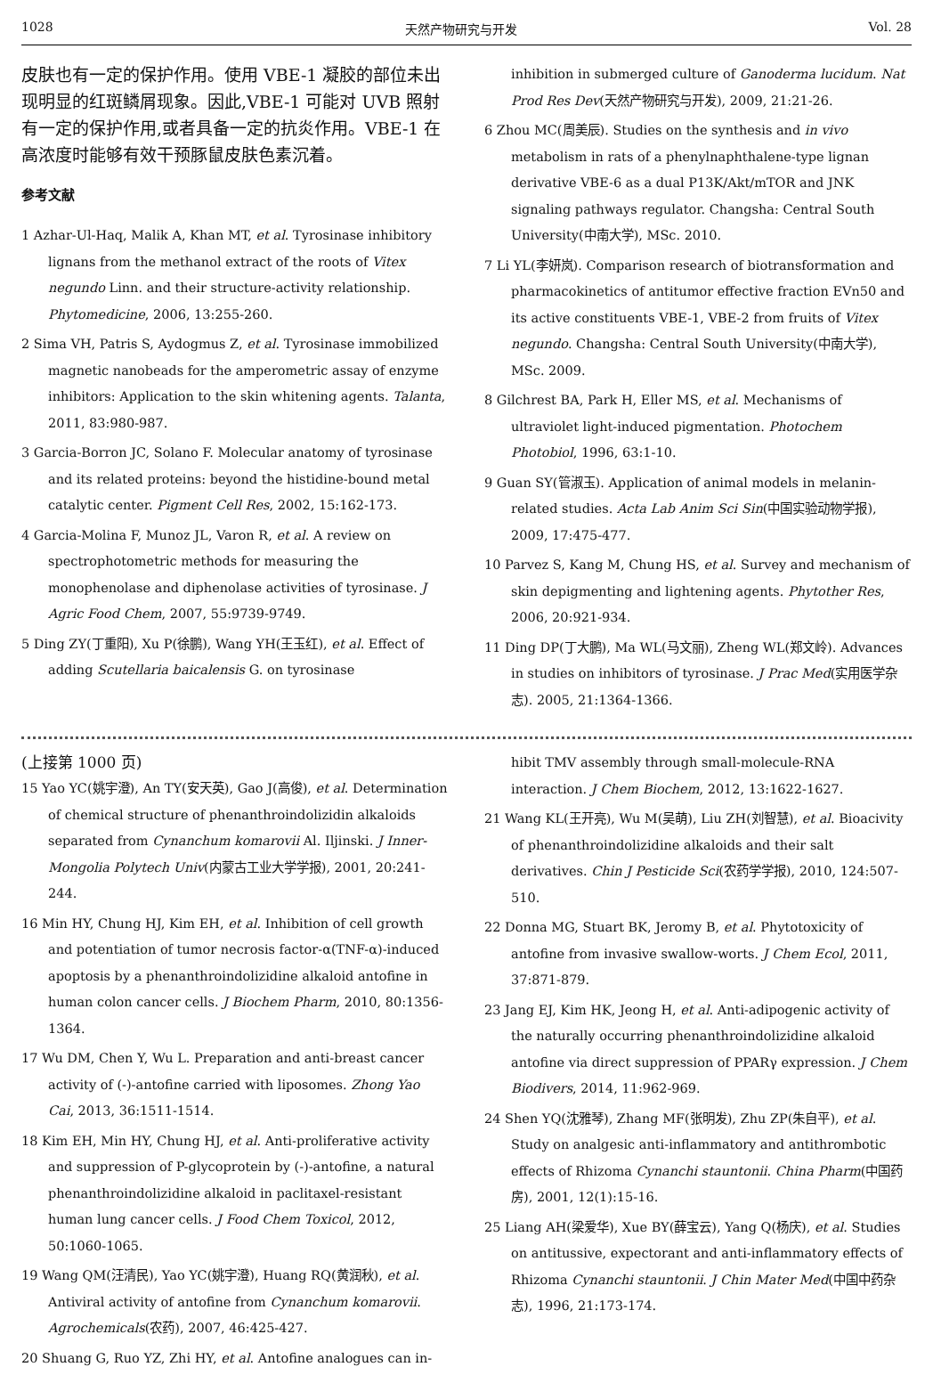1028 天然产物研究与开发 Vol. 28
皮肤也有一定的保护作用。使用 VBE-1 凝胶的部位未出现明显的红斑鳞屑现象。因此,VBE-1 可能对 UVB 照射有一定的保护作用,或者具备一定的抗炎作用。VBE-1 在高浓度时能够有效干预豚鼠皮肤色素沉着。
参考文献
1 Azhar-Ul-Haq, Malik A, Khan MT, et al. Tyrosinase inhibitory lignans from the methanol extract of the roots of Vitex negundo Linn. and their structure-activity relationship. Phytomedicine, 2006, 13:255-260.
2 Sima VH, Patris S, Aydogmus Z, et al. Tyrosinase immobilized magnetic nanobeads for the amperometric assay of enzyme inhibitors: Application to the skin whitening agents. Talanta, 2011, 83:980-987.
3 Garcia-Borron JC, Solano F. Molecular anatomy of tyrosinase and its related proteins: beyond the histidine-bound metal catalytic center. Pigment Cell Res, 2002, 15:162-173.
4 Garcia-Molina F, Munoz JL, Varon R, et al. A review on spectrophotometric methods for measuring the monophenolase and diphenolase activities of tyrosinase. J Agric Food Chem, 2007, 55:9739-9749.
5 Ding ZY(丁重阳), Xu P(徐鹏), Wang YH(王玉红), et al. Effect of adding Scutellaria baicalensis G. on tyrosinase
inhibition in submerged culture of Ganoderma lucidum. Nat Prod Res Dev(天然产物研究与开发), 2009, 21:21-26.
6 Zhou MC(周美辰). Studies on the synthesis and in vivo metabolism in rats of a phenylnaphthalene-type lignan derivative VBE-6 as a dual P13K/Akt/mTOR and JNK signaling pathways regulator. Changsha: Central South University(中南大学), MSc. 2010.
7 Li YL(李妍岚). Comparison research of biotransformation and pharmacokinetics of antitumor effective fraction EVn50 and its active constituents VBE-1, VBE-2 from fruits of Vitex negundo. Changsha: Central South University(中南大学), MSc. 2009.
8 Gilchrest BA, Park H, Eller MS, et al. Mechanisms of ultraviolet light-induced pigmentation. Photochem Photobiol, 1996, 63:1-10.
9 Guan SY(管淑玉). Application of animal models in melanin-related studies. Acta Lab Anim Sci Sin(中国实验动物学报), 2009, 17:475-477.
10 Parvez S, Kang M, Chung HS, et al. Survey and mechanism of skin depigmenting and lightening agents. Phytother Res, 2006, 20:921-934.
11 Ding DP(丁大鹏), Ma WL(马文丽), Zheng WL(郑文岭). Advances in studies on inhibitors of tyrosinase. J Prac Med(实用医学杂志). 2005, 21:1364-1366.
(上接第 1000 页)
15 Yao YC(姚宇澄), An TY(安天英), Gao J(高俊), et al. Determination of chemical structure of phenanthroindolizidin alkaloids separated from Cynanchum komarovii Al. Iljinski. J Inner-Mongolia Polytech Univ(内蒙古工业大学学报), 2001, 20:241-244.
16 Min HY, Chung HJ, Kim EH, et al. Inhibition of cell growth and potentiation of tumor necrosis factor-α(TNF-α)-induced apoptosis by a phenanthroindolizidine alkaloid antofine in human colon cancer cells. J Biochem Pharm, 2010, 80:1356-1364.
17 Wu DM, Chen Y, Wu L. Preparation and anti-breast cancer activity of (-)-antofine carried with liposomes. Zhong Yao Cai, 2013, 36:1511-1514.
18 Kim EH, Min HY, Chung HJ, et al. Anti-proliferative activity and suppression of P-glycoprotein by (-)-antofine, a natural phenanthroindolizidine alkaloid in paclitaxel-resistant human lung cancer cells. J Food Chem Toxicol, 2012, 50:1060-1065.
19 Wang QM(汪清民), Yao YC(姚宇澄), Huang RQ(黄润秋), et al. Antiviral activity of antofine from Cynanchum komarovii. Agrochemicals(农药), 2007, 46:425-427.
20 Shuang G, Ruo YZ, Zhi HY, et al. Antofine analogues can in-
hibit TMV assembly through small-molecule-RNA interaction. J Chem Biochem, 2012, 13:1622-1627.
21 Wang KL(王开亮), Wu M(吴萌), Liu ZH(刘智慧), et al. Bioacivity of phenanthroindolizidine alkaloids and their salt derivatives. Chin J Pesticide Sci(农药学学报), 2010, 124:507-510.
22 Donna MG, Stuart BK, Jeromy B, et al. Phytotoxicity of antofine from invasive swallow-worts. J Chem Ecol, 2011, 37:871-879.
23 Jang EJ, Kim HK, Jeong H, et al. Anti-adipogenic activity of the naturally occurring phenanthroindolizidine alkaloid antofine via direct suppression of PPARγ expression. J Chem Biodivers, 2014, 11:962-969.
24 Shen YQ(沈雅琴), Zhang MF(张明发), Zhu ZP(朱自平), et al. Study on analgesic anti-inflammatory and antithrombotic effects of Rhizoma Cynanchi stauntonii. China Pharm(中国药房), 2001, 12(1):15-16.
25 Liang AH(梁爱华), Xue BY(薛宝云), Yang Q(杨庆), et al. Studies on antitussive, expectorant and anti-inflammatory effects of Rhizoma Cynanchi stauntonii. J Chin Mater Med(中国中药杂志), 1996, 21:173-174.